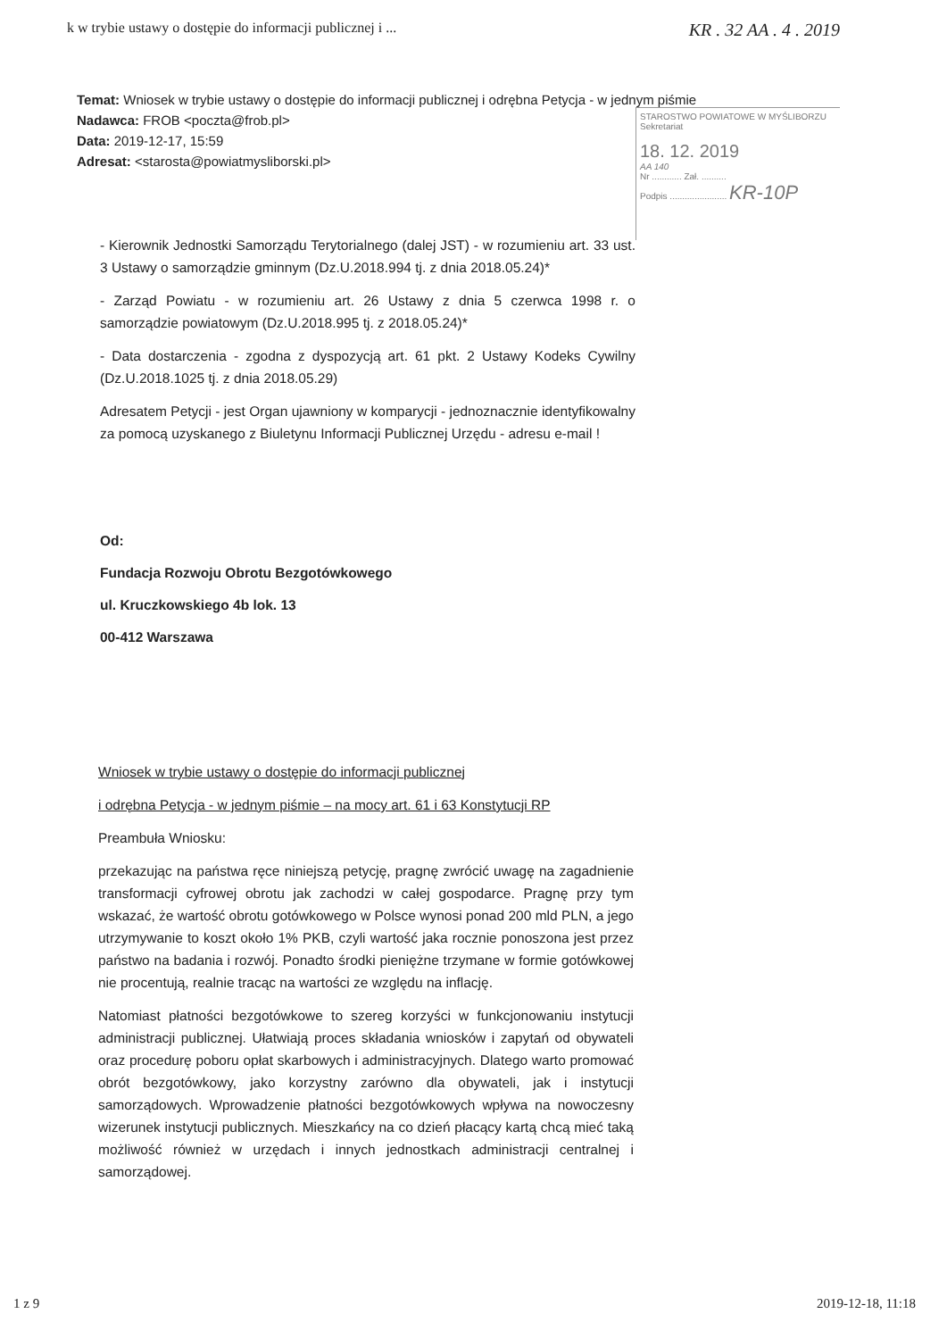k w trybie ustawy o dostępie do informacji publicznej i ... KR . 32 AA . 4 . 2019
Temat: Wniosek w trybie ustawy o dostępie do informacji publicznej i odrębna Petycja - w jednym piśmie
Nadawca: FROB <poczta@frob.pl>
Data: 2019-12-17, 15:59
Adresat: <starosta@powiatmysliborski.pl>
STAROSTWO POWIATOWE W MYŚLIBORZU
Sekretariat
18. 12. 2019
AA 140
Nr ............ Zał. ..........
Podpis ....................... KR-10P
- Kierownik Jednostki Samorządu Terytorialnego (dalej JST) - w rozumieniu art. 33 ust. 3 Ustawy o samorządzie gminnym (Dz.U.2018.994 tj. z dnia 2018.05.24)*
- Zarząd Powiatu - w rozumieniu art. 26 Ustawy z dnia 5 czerwca 1998 r. o samorządzie powiatowym (Dz.U.2018.995 tj. z 2018.05.24)*
- Data dostarczenia - zgodna z dyspozycją art. 61 pkt. 2 Ustawy Kodeks Cywilny (Dz.U.2018.1025 tj. z dnia 2018.05.29)
Adresatem Petycji - jest Organ ujawniony w komparycji - jednoznacznie identyfikowalny za pomocą uzyskanego z Biuletynu Informacji Publicznej Urzędu - adresu e-mail !
Od:
Fundacja Rozwoju Obrotu Bezgotówkowego
ul. Kruczkowskiego 4b lok. 13
00-412 Warszawa
Wniosek w trybie ustawy o dostępie do informacji publicznej
i odrębna Petycja - w jednym piśmie – na mocy art. 61 i 63 Konstytucji RP
Preambuła Wniosku:
przekazując na państwa ręce niniejszą petycję, pragnę zwrócić uwagę na zagadnienie transformacji cyfrowej obrotu jak zachodzi w całej gospodarce. Pragnę przy tym wskazać, że wartość obrotu gotówkowego w Polsce wynosi ponad 200 mld PLN, a jego utrzymywanie to koszt około 1% PKB, czyli wartość jaka rocznie ponoszona jest przez państwo na badania i rozwój. Ponadto środki pieniężne trzymane w formie gotówkowej nie procentują, realnie tracąc na wartości ze względu na inflację.
Natomiast płatności bezgotówkowe to szereg korzyści w funkcjonowaniu instytucji administracji publicznej. Ułatwiają proces składania wniosków i zapytań od obywateli oraz procedurę poboru opłat skarbowych i administracyjnych. Dlatego warto promować obrót bezgotówkowy, jako korzystny zarówno dla obywateli, jak i instytucji samorządowych. Wprowadzenie płatności bezgotówkowych wpływa na nowoczesny wizerunek instytucji publicznych. Mieszkańcy na co dzień płacący kartą chcą mieć taką możliwość również w urzędach i innych jednostkach administracji centralnej i samorządowej.
1 z 9 2019-12-18, 11:18